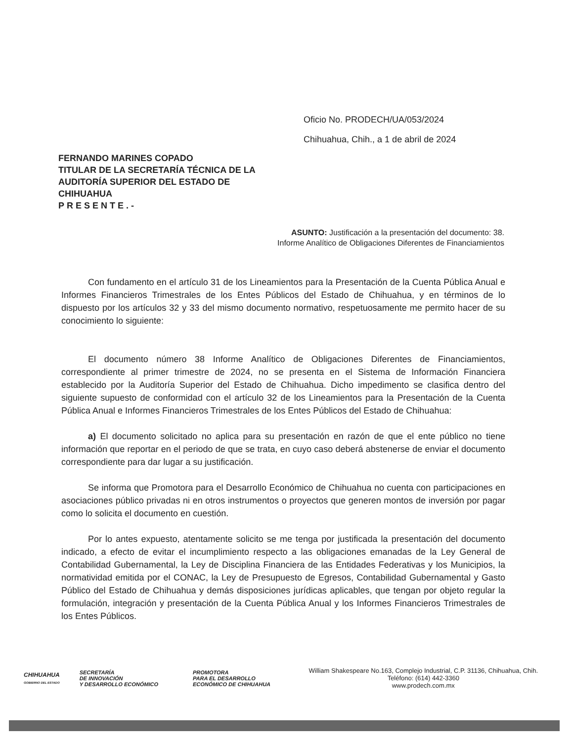Oficio No. PRODECH/UA/053/2024
Chihuahua, Chih., a 1 de abril de 2024
FERNANDO MARINES COPADO
TITULAR DE LA SECRETARÍA TÉCNICA DE LA
AUDITORÍA SUPERIOR DEL ESTADO DE
CHIHUAHUA
PRESENTE.-
ASUNTO: Justificación a la presentación del documento: 38. Informe Analítico de Obligaciones Diferentes de Financiamientos
Con fundamento en el artículo 31 de los Lineamientos para la Presentación de la Cuenta Pública Anual e Informes Financieros Trimestrales de los Entes Públicos del Estado de Chihuahua, y en términos de lo dispuesto por los artículos 32 y 33 del mismo documento normativo, respetuosamente me permito hacer de su conocimiento lo siguiente:
El documento número 38 Informe Analítico de Obligaciones Diferentes de Financiamientos, correspondiente al primer trimestre de 2024, no se presenta en el Sistema de Información Financiera establecido por la Auditoría Superior del Estado de Chihuahua. Dicho impedimento se clasifica dentro del siguiente supuesto de conformidad con el artículo 32 de los Lineamientos para la Presentación de la Cuenta Pública Anual e Informes Financieros Trimestrales de los Entes Públicos del Estado de Chihuahua:
a) El documento solicitado no aplica para su presentación en razón de que el ente público no tiene información que reportar en el periodo de que se trata, en cuyo caso deberá abstenerse de enviar el documento correspondiente para dar lugar a su justificación.
Se informa que Promotora para el Desarrollo Económico de Chihuahua no cuenta con participaciones en asociaciones público privadas ni en otros instrumentos o proyectos que generen montos de inversión por pagar como lo solicita el documento en cuestión.
Por lo antes expuesto, atentamente solicito se me tenga por justificada la presentación del documento indicado, a efecto de evitar el incumplimiento respecto a las obligaciones emanadas de la Ley General de Contabilidad Gubernamental, la Ley de Disciplina Financiera de las Entidades Federativas y los Municipios, la normatividad emitida por el CONAC, la Ley de Presupuesto de Egresos, Contabilidad Gubernamental y Gasto Público del Estado de Chihuahua y demás disposiciones jurídicas aplicables, que tengan por objeto regular la formulación, integración y presentación de la Cuenta Pública Anual y los Informes Financieros Trimestrales de los Entes Públicos.
CHIHUAHUA
GOBIERNO DEL ESTADO
SECRETARÍA
DE INNOVACIÓN
Y DESARROLLO ECONÓMICO
PROMOTORA
PARA EL DESARROLLO
ECONÓMICO DE CHIHUAHUA
William Shakespeare No.163, Complejo Industrial, C.P. 31136, Chihuahua, Chih.
Teléfono: (614) 442-3360
www.prodech.com.mx